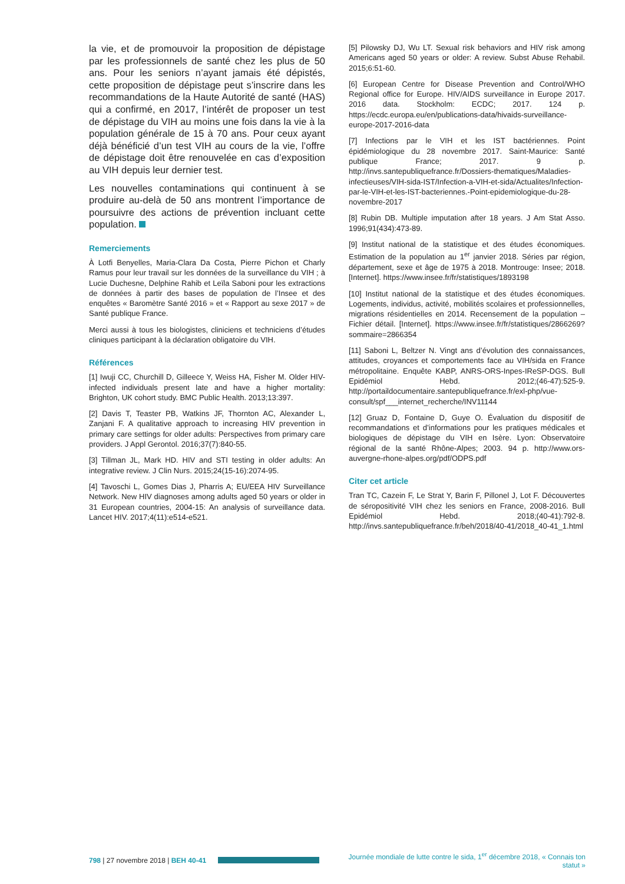la vie, et de promouvoir la proposition de dépistage par les professionnels de santé chez les plus de 50 ans. Pour les seniors n’ayant jamais été dépistés, cette proposition de dépistage peut s’inscrire dans les recommandations de la Haute Autorité de santé (HAS) qui a confirmé, en 2017, l’intérêt de proposer un test de dépistage du VIH au moins une fois dans la vie à la population générale de 15 à 70 ans. Pour ceux ayant déjà bénéficié d’un test VIH au cours de la vie, l’offre de dépistage doit être renouvelée en cas d’exposition au VIH depuis leur dernier test.
Les nouvelles contaminations qui continuent à se produire au-delà de 50 ans montrent l’importance de poursuivre des actions de prévention incluant cette population.
Remerciements
À Lotfi Benyelles, Maria-Clara Da Costa, Pierre Pichon et Charly Ramus pour leur travail sur les données de la surveillance du VIH ; à Lucie Duchesne, Delphine Rahib et Leïla Saboni pour les extractions de données à partir des bases de population de l’Insee et des enquêtes « Baromètre Santé 2016 » et « Rapport au sexe 2017 » de Santé publique France.
Merci aussi à tous les biologistes, cliniciens et techniciens d’études cliniques participant à la déclaration obligatoire du VIH.
Références
[1] Iwuji CC, Churchill D, Gilleece Y, Weiss HA, Fisher M. Older HIV-infected individuals present late and have a higher mortality: Brighton, UK cohort study. BMC Public Health. 2013;13:397.
[2] Davis T, Teaster PB, Watkins JF, Thornton AC, Alexander L, Zanjani F. A qualitative approach to increasing HIV prevention in primary care settings for older adults: Perspectives from primary care providers. J Appl Gerontol. 2016;37(7):840-55.
[3] Tillman JL, Mark HD. HIV and STI testing in older adults: An integrative review. J Clin Nurs. 2015;24(15-16):2074-95.
[4] Tavoschi L, Gomes Dias J, Pharris A; EU/EEA HIV Surveillance Network. New HIV diagnoses among adults aged 50 years or older in 31 European countries, 2004-15: An analysis of surveillance data. Lancet HIV. 2017;4(11):e514-e521.
[5] Pilowsky DJ, Wu LT. Sexual risk behaviors and HIV risk among Americans aged 50 years or older: A review. Subst Abuse Rehabil. 2015;6:51-60.
[6] European Centre for Disease Prevention and Control/WHO Regional office for Europe. HIV/AIDS surveillance in Europe 2017. 2016 data. Stockholm: ECDC; 2017. 124 p. https://ecdc.europa.eu/en/publications-data/hivaids-surveillance-europe-2017-2016-data
[7] Infections par le VIH et les IST bactériennes. Point épidémiologique du 28 novembre 2017. Saint-Maurice: Santé publique France; 2017. 9 p. http://invs.santepubliquefrance.fr/Dossiers-thematiques/Maladies-infectieuses/VIH-sida-IST/Infection-a-VIH-et-sida/Actualites/Infection-par-le-VIH-et-les-IST-bacteriennes.-Point-epidemiologique-du-28-novembre-2017
[8] Rubin DB. Multiple imputation after 18 years. J Am Stat Asso. 1996;91(434):473-89.
[9] Institut national de la statistique et des études économiques. Estimation de la population au 1<sup>er</sup> janvier 2018. Séries par région, département, sexe et âge de 1975 à 2018. Montrouge: Insee; 2018. [Internet]. https://www.insee.fr/fr/statistiques/1893198
[10] Institut national de la statistique et des études économiques. Logements, individus, activité, mobilités scolaires et professionnelles, migrations résidentielles en 2014. Recensement de la population – Fichier détail. [Internet]. https://www.insee.fr/fr/statistiques/2866269?sommaire=2866354
[11] Saboni L, Beltzer N. Vingt ans d’évolution des connaissances, attitudes, croyances et comportements face au VIH/sida en France métropolitaine. Enquête KABP, ANRS-ORS-Inpes-IReSP-DGS. Bull Epidémiol Hebd. 2012;(46-47):525-9. http://portaildocumentaire.santepubliquefrance.fr/exl-php/vue-consult/spf___internet_recherche/INV11144
[12] Gruaz D, Fontaine D, Guye O. Évaluation du dispositif de recommandations et d’informations pour les pratiques médicales et biologiques de dépistage du VIH en Isère. Lyon: Observatoire régional de la santé Rhône-Alpes; 2003. 94 p. http://www.ors-auvergne-rhone-alpes.org/pdf/ODPS.pdf
Citer cet article
Tran TC, Cazein F, Le Strat Y, Barin F, Pillonel J, Lot F. Découvertes de séropositivité VIH chez les seniors en France, 2008-2016. Bull Epidémiol Hebd. 2018;(40-41):792-8. http://invs.santepubliquefrance.fr/beh/2018/40-41/2018_40-41_1.html
798 | 27 novembre 2018 | BEH 40-41
Journée mondiale de lutte contre le sida, 1<sup>er</sup> décembre 2018, « Connais ton statut »